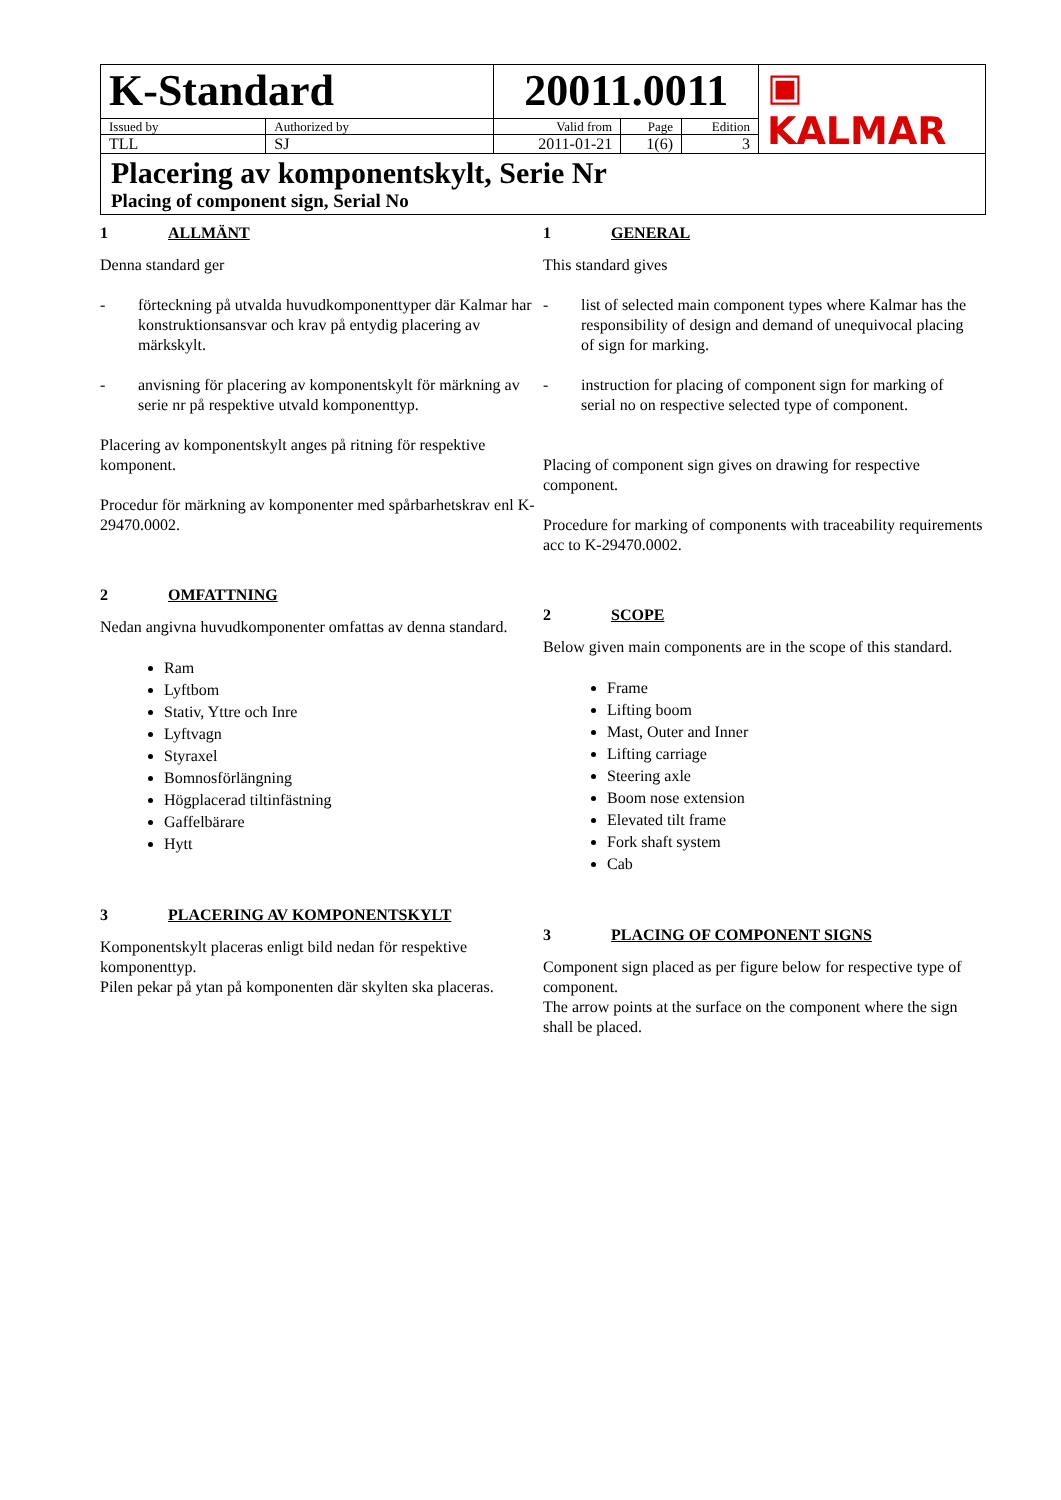| K-Standard | | 20011.0011 | | | ▣ KALMAR |
| Issued by | Authorized by | Valid from | Page | Edition | |
| TLL | SJ | 2011-01-21 | 1(6) | 3 | |
| Placering av komponentskylt, Serie Nr Placing of component sign, Serial No | | | | | |
1 ALLMÄNT
Denna standard ger
- förteckning på utvalda huvudkomponenttyper där Kalmar har konstruktionsansvar och krav på entydig placering av märkskylt.
- anvisning för placering av komponentskylt för märkning av serie nr på respektive utvald komponenttyp.
Placering av komponentskylt anges på ritning för respektive komponent.
Procedur för märkning av komponenter med spårbarhetskrav enl K-29470.0002.
2 OMFATTNING
Nedan angivna huvudkomponenter omfattas av denna standard.
Ram
Lyftbom
Stativ, Yttre och Inre
Lyftvagn
Styraxel
Bomnosförlängning
Högplacerad tiltinfästning
Gaffelbärare
Hytt
3 PLACERING AV KOMPONENTSKYLT
Komponentskylt placeras enligt bild nedan för respektive komponenttyp.
Pilen pekar på ytan på komponenten där skylten ska placeras.
1 GENERAL
This standard gives
- list of selected main component types where Kalmar has the responsibility of design and demand of unequivocal placing of sign for marking.
- instruction for placing of component sign for marking of serial no on respective selected type of component.
Placing of component sign gives on drawing for respective component.
Procedure for marking of components with traceability requirements acc to K-29470.0002.
2 SCOPE
Below given main components are in the scope of this standard.
Frame
Lifting boom
Mast, Outer and Inner
Lifting carriage
Steering axle
Boom nose extension
Elevated tilt frame
Fork shaft system
Cab
3 PLACING OF COMPONENT SIGNS
Component sign placed as per figure below for respective type of component.
The arrow points at the surface on the component where the sign shall be placed.